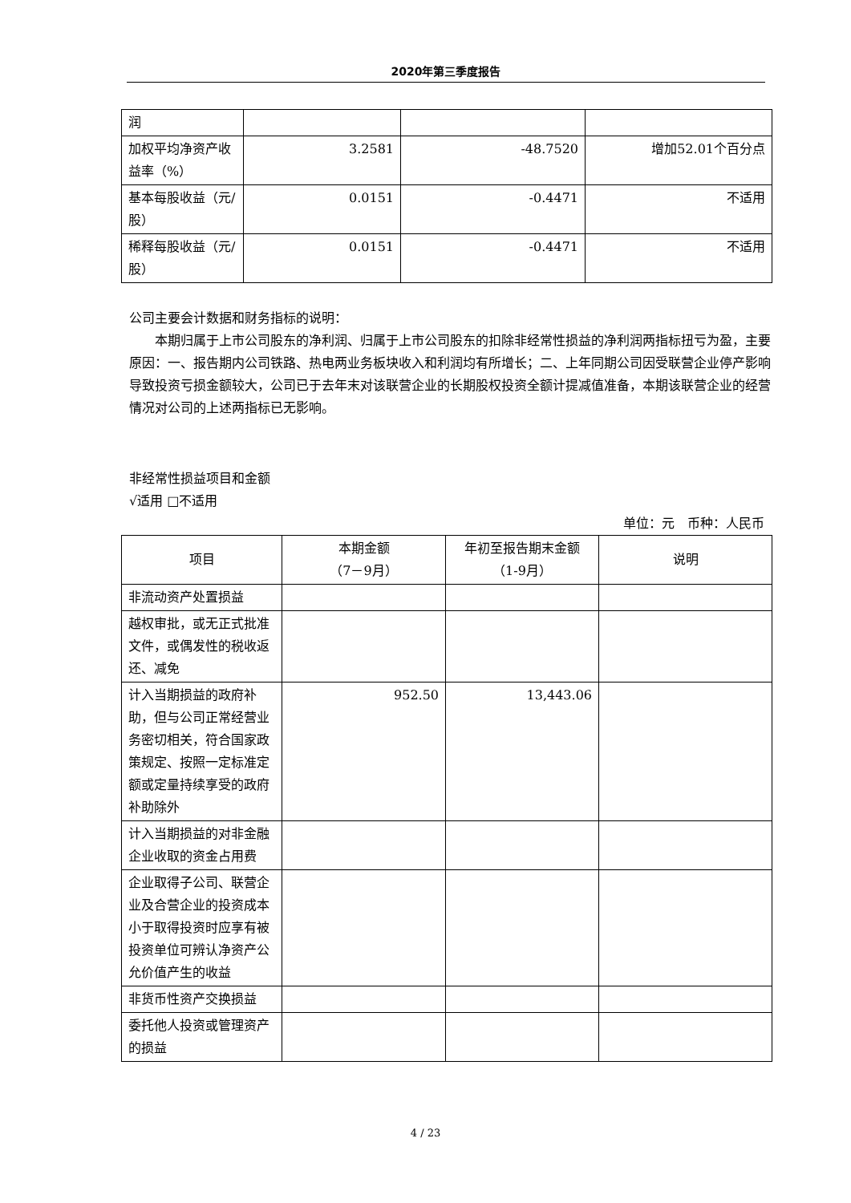2020年第三季度报告
| 润 | | | |
| 加权平均净资产收益率（%） | 3.2581 | -48.7520 | 增加52.01个百分点 |
| 基本每股收益（元/股） | 0.0151 | -0.4471 | 不适用 |
| 稀释每股收益（元/股） | 0.0151 | -0.4471 | 不适用 |
公司主要会计数据和财务指标的说明：
本期归属于上市公司股东的净利润、归属于上市公司股东的扣除非经常性损益的净利润两指标扭亏为盈，主要原因：一、报告期内公司铁路、热电两业务板块收入和利润均有所增长；二、上年同期公司因受联营企业停产影响导致投资亏损金额较大，公司已于去年末对该联营企业的长期股权投资全额计提减值准备，本期该联营企业的经营情况对公司的上述两指标已无影响。
非经常性损益项目和金额
√适用 □不适用
单位：元　币种：人民币
| 项目 | 本期金额 （7－9月） | 年初至报告期末金额 （1-9月） | 说明 |
| --- | --- | --- | --- |
| 非流动资产处置损益 | | | |
| 越权审批，或无正式批准文件，或偶发性的税收返还、减免 | | | |
| 计入当期损益的政府补助，但与公司正常经营业务密切相关，符合国家政策规定、按照一定标准定额或定量持续享受的政府补助除外 | 952.50 | 13,443.06 | |
| 计入当期损益的对非金融企业收取的资金占用费 | | | |
| 企业取得子公司、联营企业及合营企业的投资成本小于取得投资时应享有被投资单位可辨认净资产公允价值产生的收益 | | | |
| 非货币性资产交换损益 | | | |
| 委托他人投资或管理资产的损益 | | | |
4 / 23